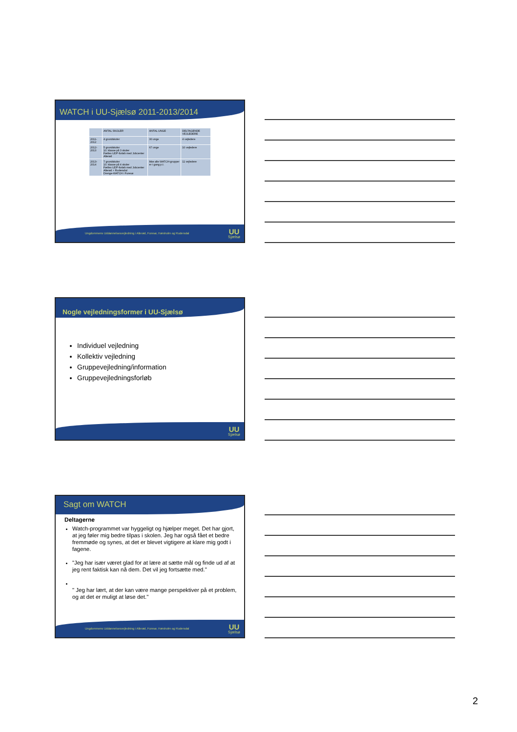WATCH i UU-Sjælsø 2011-2013/2014
| | ANTAL SKOLER | ANTAL UNGE | DELTAGENDE VEJLEDERE |
| --- | --- | --- | --- |
| 2011- 2012 | 4 grundskoler | 30 unge | 4 vejledere |
| 2012-2013 | 5 grundskoler 10. klasse på 3 skoler Fælles UDP-forløb med Jobcenter Allerød | 67 unge | 10 vejledere |
| 2013- 2014 | 7 grundskoler 10. klasse på 4 skoler Fælles UDP-forløb med Jobcenter Allerød + Rudersdal Drenge-WATCH i Furesø | Ikke alle WATCH-grupper er i gang p.t. | 11 vejledere |
Ungdommens Uddannelsesvejledning i Allerød, Furesø, Hørsholm og Rudersdal UU
Sjælsø
Nogle vejledningsformer i UU-Sjælsø
Individuel vejledning
Kollektiv vejledning
Gruppevejledning/information
Gruppevejledningsforløb
UU
Sjælsø
Sagt om WATCH
Deltagerne
Watch-programmet var hyggeligt og hjælper meget. Det har gjort, at jeg føler mig bedre tilpas i skolen. Jeg har også fået et bedre fremmøde og synes, at det er blevet vigtigere at klare mig godt i fagene.
"Jeg har især været glad for at lære at sætte mål og finde ud af at jeg rent faktisk kan nå dem. Det vil jeg fortsætte med."
" Jeg har lært, at der kan være mange perspektiver på et problem, og at det er muligt at løse det."
Ungdommens Uddannelsesvejledning i Allerød, Furesø, Hørsholm og Rudersdal UU
Sjælsø
2